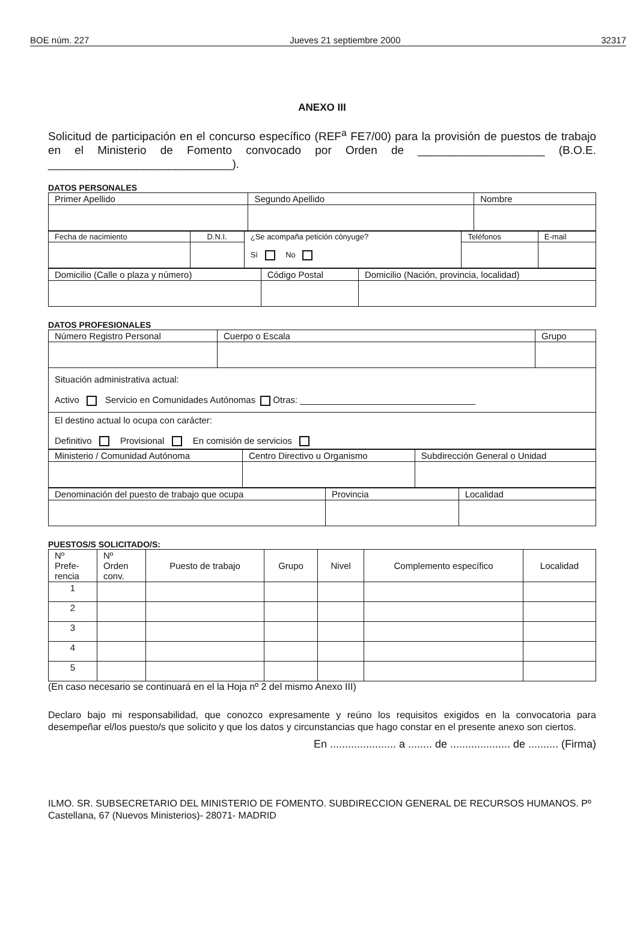BOE núm. 227 Jueves 21 septiembre 2000 32317
ANEXO III
Solicitud de participación en el concurso específico (REF<sup>a</sup> FE7/00) para la provisión de puestos de trabajo en el Ministerio de Fomento convocado por Orden de ____________________ (B.O.E. _____________________________).
DATOS PERSONALES
| Primer Apellido | Segundo Apellido | Nombre |
| Fecha de nacimiento | D.N.I. | ¿Se acompaña petición cónyuge? Sí No | Teléfonos | E-mail |
| Domicilio (Calle o plaza y número) | Código Postal | Domicilio (Nación, provincia, localidad) |
DATOS PROFESIONALES
| Número Registro Personal | Cuerpo o Escala | Grupo |
| Situación administrativa actual: Activo Servicio en Comunidades Autónomas Otras: ___________________________________ | | |
| El destino actual lo ocupa con carácter: Definitivo Provisional En comisión de servicios | | |
| Ministerio / Comunidad Autónoma | Centro Directivo u Organismo | Subdirección General o Unidad |
| Denominación del puesto de trabajo que ocupa | Provincia | Localidad |
PUESTOS/S SOLICITADO/S:
| Nº Prefe- rencia | Nº Orden conv. | Puesto de trabajo | Grupo | Nivel | Complemento específico | Localidad |
| --- | --- | --- | --- | --- | --- | --- |
| 1 | | | | | | |
| 2 | | | | | | |
| 3 | | | | | | |
| 4 | | | | | | |
| 5 | | | | | | |
(En caso necesario se continuará en el la Hoja nº 2 del mismo Anexo III)
Declaro bajo mi responsabilidad, que conozco expresamente y reúno los requisitos exigidos en la convocatoria para desempeñar el/los puesto/s que solicito y que los datos y circunstancias que hago constar en el presente anexo son ciertos.
En ...................... a ........ de .................... de .......... (Firma)
ILMO. SR. SUBSECRETARIO DEL MINISTERIO DE FOMENTO. SUBDIRECCION GENERAL DE RECURSOS HUMANOS. Pº Castellana, 67 (Nuevos Ministerios)- 28071- MADRID